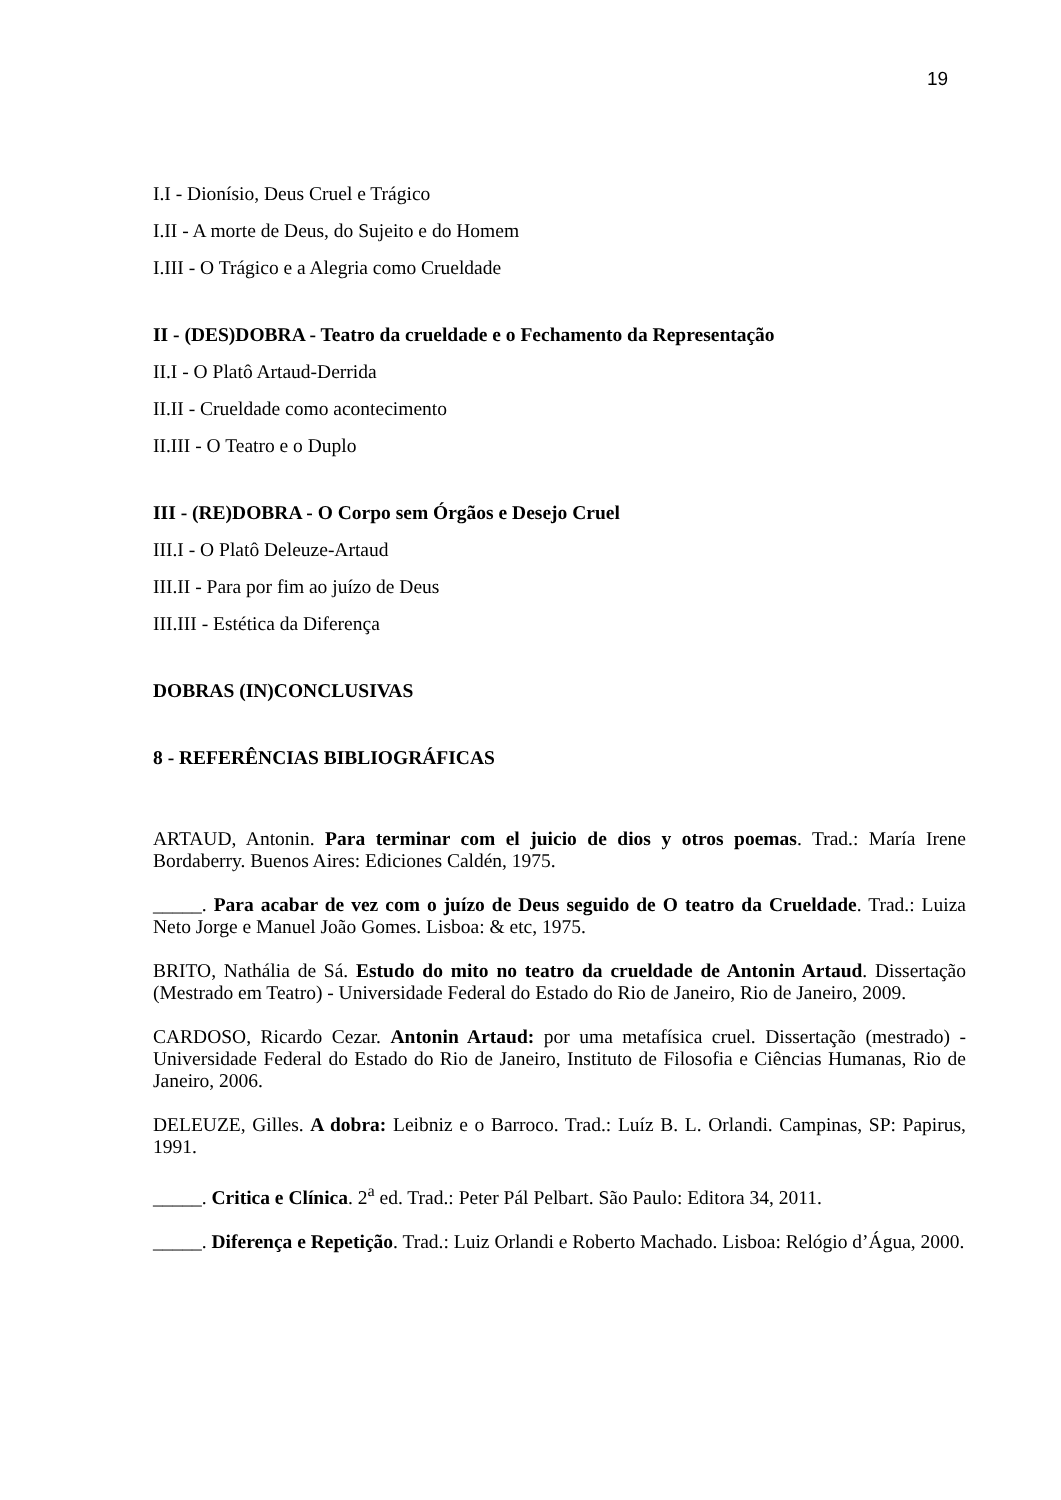19
I.I - Dionísio, Deus Cruel e Trágico
I.II - A morte de Deus, do Sujeito e do Homem
I.III - O Trágico e a Alegria como Crueldade
II - (DES)DOBRA - Teatro da crueldade e o Fechamento da Representação
II.I - O Platô Artaud-Derrida
II.II - Crueldade como acontecimento
II.III - O Teatro e o Duplo
III - (RE)DOBRA - O Corpo sem Órgãos e Desejo Cruel
III.I - O Platô Deleuze-Artaud
III.II - Para por fim ao juízo de Deus
III.III - Estética da Diferença
DOBRAS (IN)CONCLUSIVAS
8 - REFERÊNCIAS BIBLIOGRÁFICAS
ARTAUD, Antonin. Para terminar com el juicio de dios y otros poemas. Trad.: María Irene Bordaberry. Buenos Aires: Ediciones Caldén, 1975.
_____. Para acabar de vez com o juízo de Deus seguido de O teatro da Crueldade. Trad.: Luiza Neto Jorge e Manuel João Gomes. Lisboa: & etc, 1975.
BRITO, Nathália de Sá. Estudo do mito no teatro da crueldade de Antonin Artaud. Dissertação (Mestrado em Teatro) - Universidade Federal do Estado do Rio de Janeiro, Rio de Janeiro, 2009.
CARDOSO, Ricardo Cezar. Antonin Artaud: por uma metafísica cruel. Dissertação (mestrado) - Universidade Federal do Estado do Rio de Janeiro, Instituto de Filosofia e Ciências Humanas, Rio de Janeiro, 2006.
DELEUZE, Gilles. A dobra: Leibniz e o Barroco. Trad.: Luíz B. L. Orlandi. Campinas, SP: Papirus, 1991.
_____. Critica e Clínica. 2<sup>a</sup> ed. Trad.: Peter Pál Pelbart. São Paulo: Editora 34, 2011.
_____. Diferença e Repetição. Trad.: Luiz Orlandi e Roberto Machado. Lisboa: Relógio d’Água, 2000.